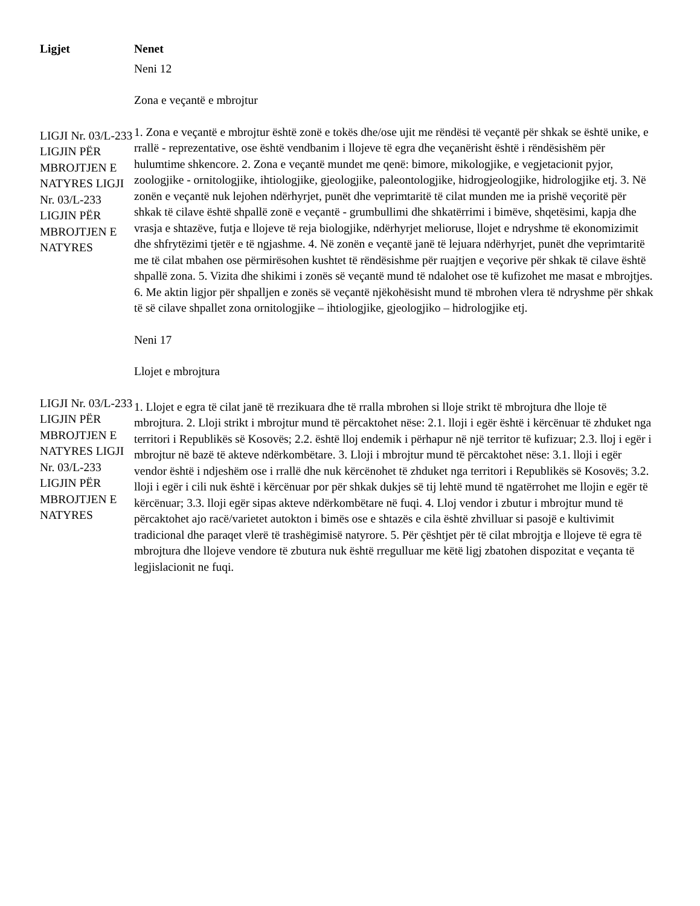| Ligjet | Nenet |
| --- | --- |
| | Neni 12 Zona e veçantë e mbrojtur |
| LIGJI Nr. 03/L-233 LIGJIN PËR MBROJTJEN E NATYRES LIGJI Nr. 03/L-233 LIGJIN PËR MBROJTJEN E NATYRES | 1. Zona e veçantë e mbrojtur është zonë e tokës dhe/ose ujit me rëndësi të veçantë për shkak se është unike, e rrallë - reprezentative, ose është vendbanim i llojeve të egra dhe veçanërisht është i rëndësishëm për hulumtime shkencore. 2. Zona e veçantë mundet me qenë: bimore, mikologjike, e vegjetacionit pyjor, zoologjike - ornitologjike, ihtiologjike, gjeologjike, paleontologjike, hidrogjeologjike, hidrologjike etj. 3. Në zonën e veçantë nuk lejohen ndërhyrjet, punët dhe veprimtaritë të cilat munden me ia prishë veçoritë për shkak të cilave është shpallë zonë e veçantë - grumbullimi dhe shkatërrimi i bimëve, shqetësimi, kapja dhe vrasja e shtazëve, futja e llojeve të reja biologjike, ndërhyrjet melioruse, llojet e ndryshme të ekonomizimit dhe shfrytëzimi tjetër e të ngjashme. 4. Në zonën e veçantë janë të lejuara ndërhyrjet, punët dhe veprimtaritë me të cilat mbahen ose përmirësohen kushtet të rëndësishme për ruajtjen e veçorive për shkak të cilave është shpallë zona. 5. Vizita dhe shikimi i zonës së veçantë mund të ndalohet ose të kufizohet me masat e mbrojtjes. 6. Me aktin ligjor për shpalljen e zonës së veçantë njëkohësisht mund të mbrohen vlera të ndryshme për shkak të së cilave shpallet zona ornitologjike – ihtiologjike, gjeologjiko – hidrologjike etj. |
| | Neni 17 Llojet e mbrojtura |
| LIGJI Nr. 03/L-233 LIGJIN PËR MBROJTJEN E NATYRES LIGJI Nr. 03/L-233 LIGJIN PËR MBROJTJEN E NATYRES | 1. Llojet e egra të cilat janë të rrezikuara dhe të rralla mbrohen si lloje strikt të mbrojtura dhe lloje të mbrojtura. 2. Lloji strikt i mbrojtur mund të përcaktohet nëse: 2.1. lloji i egër është i kërcënuar të zhduket nga territori i Republikës së Kosovës; 2.2. është lloj endemik i përhapur në një territor të kufizuar; 2.3. lloj i egër i mbrojtur në bazë të akteve ndërkombëtare. 3. Lloji i mbrojtur mund të përcaktohet nëse: 3.1. lloji i egër vendor është i ndjeshëm ose i rrallë dhe nuk kërcënohet të zhduket nga territori i Republikës së Kosovës; 3.2. lloji i egër i cili nuk është i kërcënuar por për shkak dukjes së tij lehtë mund të ngatërrohet me llojin e egër të kërcënuar; 3.3. lloji egër sipas akteve ndërkombëtare në fuqi. 4. Lloj vendor i zbutur i mbrojtur mund të përcaktohet ajo racë/varietet autokton i bimës ose e shtazës e cila është zhvilluar si pasojë e kultivimit tradicional dhe paraqet vlerë të trashëgimisë natyrore. 5. Për çështjet për të cilat mbrojtja e llojeve të egra të mbrojtura dhe llojeve vendore të zbutura nuk është rregulluar me këtë ligj zbatohen dispozitat e veçanta të legjislacionit ne fuqi. |